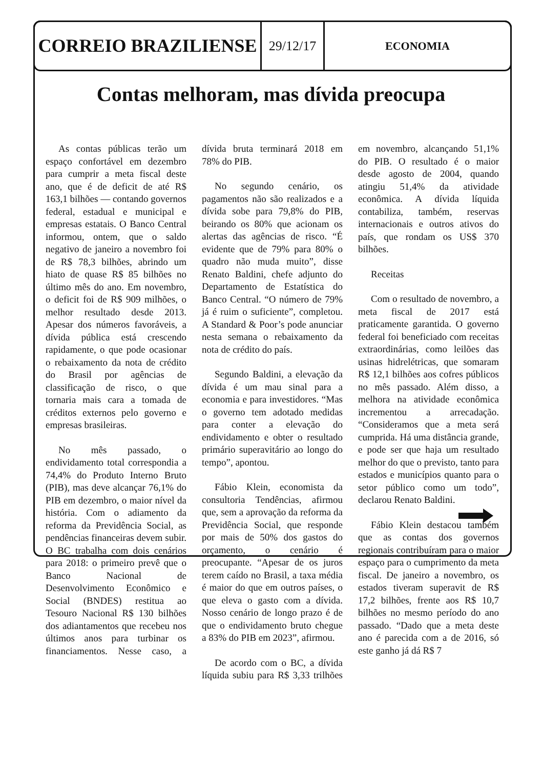CORREIO BRAZILIENSE
29/12/17
ECONOMIA
Contas melhoram, mas dívida preocupa
As contas públicas terão um espaço confortável em dezembro para cumprir a meta fiscal deste ano, que é de deficit de até R$ 163,1 bilhões — contando governos federal, estadual e municipal e empresas estatais. O Banco Central informou, ontem, que o saldo negativo de janeiro a novembro foi de R$ 78,3 bilhões, abrindo um hiato de quase R$ 85 bilhões no último mês do ano. Em novembro, o deficit foi de R$ 909 milhões, o melhor resultado desde 2013. Apesar dos números favoráveis, a dívida pública está crescendo rapidamente, o que pode ocasionar o rebaixamento da nota de crédito do Brasil por agências de classificação de risco, o que tornaria mais cara a tomada de créditos externos pelo governo e empresas brasileiras.
No mês passado, o endividamento total correspondia a 74,4% do Produto Interno Bruto (PIB), mas deve alcançar 76,1% do PIB em dezembro, o maior nível da história. Com o adiamento da reforma da Previdência Social, as pendências financeiras devem subir. O BC trabalha com dois cenários para 2018: o primeiro prevê que o Banco Nacional de Desenvolvimento Econômico e Social (BNDES) restitua ao Tesouro Nacional R$ 130 bilhões dos adiantamentos que recebeu nos últimos anos para turbinar os financiamentos. Nesse caso, a dívida bruta terminará 2018 em 78% do PIB.
No segundo cenário, os pagamentos não são realizados e a dívida sobe para 79,8% do PIB, beirando os 80% que acionam os alertas das agências de risco. “É evidente que de 79% para 80% o quadro não muda muito”, disse Renato Baldini, chefe adjunto do Departamento de Estatística do Banco Central. “O número de 79% já é ruim o suficiente”, completou. A Standard & Poor’s pode anunciar nesta semana o rebaixamento da nota de crédito do país.
Segundo Baldini, a elevação da dívida é um mau sinal para a economia e para investidores. “Mas o governo tem adotado medidas para conter a elevação do endividamento e obter o resultado primário superavitário ao longo do tempo”, apontou.
Fábio Klein, economista da consultoria Tendências, afirmou que, sem a aprovação da reforma da Previdência Social, que responde por mais de 50% dos gastos do orçamento, o cenário é preocupante. “Apesar de os juros terem caído no Brasil, a taxa média é maior do que em outros países, o que eleva o gasto com a dívida. Nosso cenário de longo prazo é de que o endividamento bruto chegue a 83% do PIB em 2023”, afirmou.
De acordo com o BC, a dívida líquida subiu para R$ 3,33 trilhões em novembro, alcançando 51,1% do PIB. O resultado é o maior desde agosto de 2004, quando atingiu 51,4% da atividade econômica. A dívida líquida contabiliza, também, reservas internacionais e outros ativos do país, que rondam os US$ 370 bilhões.
Receitas
Com o resultado de novembro, a meta fiscal de 2017 está praticamente garantida. O governo federal foi beneficiado com receitas extraordinárias, como leilões das usinas hidrelétricas, que somaram R$ 12,1 bilhões aos cofres públicos no mês passado. Além disso, a melhora na atividade econômica incrementou a arrecadação. “Consideramos que a meta será cumprida. Há uma distância grande, e pode ser que haja um resultado melhor do que o previsto, tanto para estados e municípios quanto para o setor público como um todo”, declarou Renato Baldini.
Fábio Klein destacou também que as contas dos governos regionais contribuíram para o maior espaço para o cumprimento da meta fiscal. De janeiro a novembro, os estados tiveram superavit de R$ 17,2 bilhões, frente aos R$ 10,7 bilhões no mesmo período do ano passado. “Dado que a meta deste ano é parecida com a de 2016, só este ganho já dá R$ 7